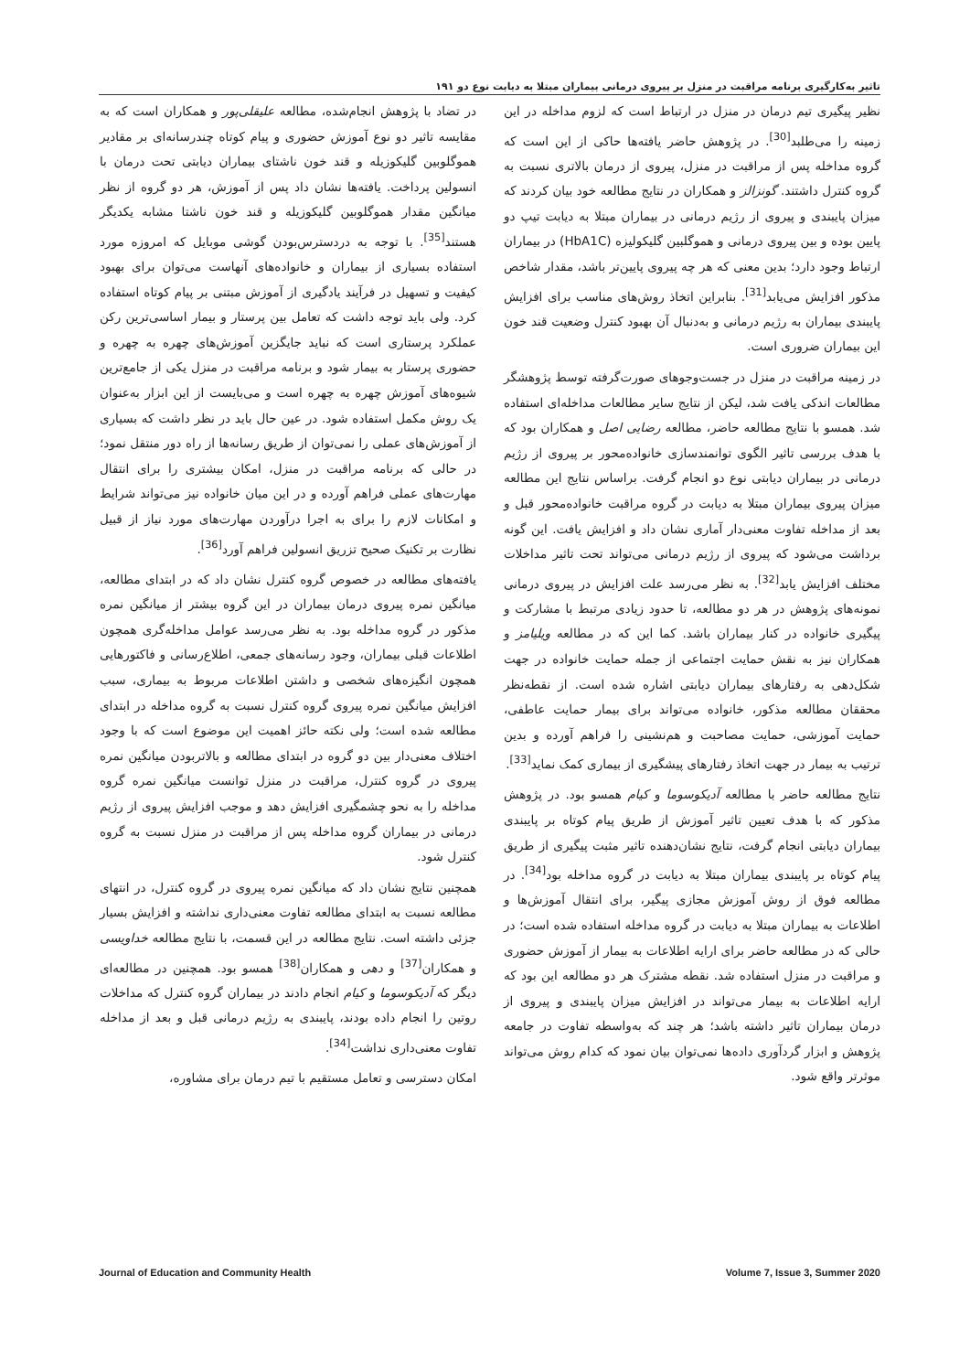تاثیر به‌کارگیری برنامه مراقبت در منزل بر پیروی درمانی بیماران مبتلا به دیابت نوع دو ۱۹۱
نظیر پیگیری تیم درمان در منزل در ارتباط است که لزوم مداخله در این زمینه را می‌طلبد<sup>[30]</sup>. در پژوهش حاضر یافته‌ها حاکی از این است که گروه مداخله پس از مراقبت در منزل، پیروی از درمان بالاتری نسبت به گروه کنترل داشتند. گونزالز و همکاران در نتایج مطالعه خود بیان کردند که میزان پایبندی و پیروی از رژیم درمانی در بیماران مبتلا به دیابت تیپ دو پایین بوده و بین پیروی درمانی و هموگلبین گلیکولیزه (HbA1C) در بیماران ارتباط وجود دارد؛ بدین معنی که هر چه پیروی پایین‌تر باشد، مقدار شاخص مذکور افزایش می‌یابد<sup>[31]</sup>. بنابراین اتخاذ روش‌های مناسب برای افزایش پایبندی بیماران به رژیم درمانی و به‌دنبال آن بهبود کنترل وضعیت قند خون این بیماران ضروری است.
در زمینه مراقبت در منزل در جست‌وجوهای صورت‌گرفته توسط پژوهشگر مطالعات اندکی یافت شد، لیکن از نتایج سایر مطالعات مداخله‌ای استفاده شد. همسو با نتایج مطالعه حاضر، مطالعه رضایی اصل و همکاران بود که با هدف بررسی تاثیر الگوی توانمندسازی خانواده‌محور بر پیروی از رژیم درمانی در بیماران دیابتی نوع دو انجام گرفت. براساس نتایج این مطالعه میزان پیروی بیماران مبتلا به دیابت در گروه مراقبت خانواده‌محور قبل و بعد از مداخله تفاوت معنی‌دار آماری نشان داد و افزایش یافت. این گونه برداشت می‌شود که پیروی از رژیم درمانی می‌تواند تحت تاثیر مداخلات مختلف افزایش یابد<sup>[32]</sup>. به نظر می‌رسد علت افزایش در پیروی درمانی نمونه‌های پژوهش در هر دو مطالعه، تا حدود زیادی مرتبط با مشارکت و پیگیری خانواده در کنار بیماران باشد. کما این که در مطالعه ویلیامز و همکاران نیز به نقش حمایت اجتماعی از جمله حمایت خانواده در جهت شکل‌دهی به رفتارهای بیماران دیابتی اشاره شده است. از نقطه‌نظر محققان مطالعه مذکور، خانواده می‌تواند برای بیمار حمایت عاطفی، حمایت آموزشی، حمایت مصاحبت و هم‌نشینی را فراهم آورده و بدین ترتیب به بیمار در جهت اتخاذ رفتارهای پیشگیری از بیماری کمک نماید<sup>[33]</sup>.
نتایج مطالعه حاضر با مطالعه آدیکوسوما و کیام همسو بود. در پژوهش مذکور که با هدف تعیین تاثیر آموزش از طریق پیام کوتاه بر پایبندی بیماران دیابتی انجام گرفت، نتایج نشان‌دهنده تاثیر مثبت پیگیری از طریق پیام کوتاه بر پایبندی بیماران مبتلا به دیابت در گروه مداخله بود<sup>[34]</sup>. در مطالعه فوق از روش آموزش مجازی پیگیر، برای انتقال آموزش‌ها و اطلاعات به بیماران مبتلا به دیابت در گروه مداخله استفاده شده است؛ در حالی که در مطالعه حاضر برای ارایه اطلاعات به بیمار از آموزش حضوری و مراقبت در منزل استفاده شد. نقطه مشترک هر دو مطالعه این بود که ارایه اطلاعات به بیمار می‌تواند در افزایش میزان پایبندی و پیروی از درمان بیماران تاثیر داشته باشد؛ هر چند که به‌واسطه تفاوت در جامعه پژوهش و ابزار گردآوری داده‌ها نمی‌توان بیان نمود که کدام روش می‌تواند موثرتر واقع شود.
در تضاد با پژوهش انجام‌شده، مطالعه علیقلی‌پور و همکاران است که به مقایسه تاثیر دو نوع آموزش حضوری و پیام کوتاه چندرسانه‌ای بر مقادیر هموگلوبین گلیکوزیله و قند خون ناشتای بیماران دیابتی تحت درمان با انسولین پرداخت. یافته‌ها نشان داد پس از آموزش، هر دو گروه از نظر میانگین مقدار هموگلوبین گلیکوزیله و قند خون ناشتا مشابه یکدیگر هستند<sup>[35]</sup>. با توجه به دردسترس‌بودن گوشی موبایل که امروزه مورد استفاده بسیاری از بیماران و خانواده‌های آنهاست می‌توان برای بهبود کیفیت و تسهیل در فرآیند یادگیری از آموزش مبتنی بر پیام کوتاه استفاده کرد. ولی باید توجه داشت که تعامل بین پرستار و بیمار اساسی‌ترین رکن عملکرد پرستاری است که نباید جایگزین آموزش‌های چهره به چهره و حضوری پرستار به بیمار شود و برنامه مراقبت در منزل یکی از جامع‌ترین شیوه‌های آموزش چهره به چهره است و می‌بایست از این ابزار به‌عنوان یک روش مکمل استفاده شود. در عین حال باید در نظر داشت که بسیاری از آموزش‌های عملی را نمی‌توان از طریق رسانه‌ها از راه دور منتقل نمود؛ در حالی که برنامه مراقبت در منزل، امکان بیشتری را برای انتقال مهارت‌های عملی فراهم آورده و در این میان خانواده نیز می‌تواند شرایط و امکانات لازم را برای به اجرا درآوردن مهارت‌های مورد نیاز از قبیل نظارت بر تکنیک صحیح تزریق انسولین فراهم آورد<sup>[36]</sup>.
یافته‌های مطالعه در خصوص گروه کنترل نشان داد که در ابتدای مطالعه، میانگین نمره پیروی درمان بیماران در این گروه بیشتر از میانگین نمره مذکور در گروه مداخله بود. به نظر می‌رسد عوامل مداخله‌گری همچون اطلاعات قبلی بیماران، وجود رسانه‌های جمعی، اطلاع‌رسانی و فاکتورهایی همچون انگیزه‌های شخصی و داشتن اطلاعات مربوط به بیماری، سبب افزایش میانگین نمره پیروی گروه کنترل نسبت به گروه مداخله در ابتدای مطالعه شده است؛ ولی نکته حائز اهمیت این موضوع است که با وجود اختلاف معنی‌دار بین دو گروه در ابتدای مطالعه و بالاتربودن میانگین نمره پیروی در گروه کنترل، مراقبت در منزل توانست میانگین نمره گروه مداخله را به نحو چشمگیری افزایش دهد و موجب افزایش پیروی از رژیم درمانی در بیماران گروه مداخله پس از مراقبت در منزل نسبت به گروه کنترل شود.
همچنین نتایج نشان داد که میانگین نمره پیروی در گروه کنترل، در انتهای مطالعه نسبت به ابتدای مطالعه تفاوت معنی‌داری نداشته و افزایش بسیار جزئی داشته است. نتایج مطالعه در این قسمت، با نتایج مطالعه خداویسی و همکاران<sup>[37]</sup> و دهی و همکاران<sup>[38]</sup> همسو بود. همچنین در مطالعه‌ای دیگر که آدیکوسوما و کیام انجام دادند در بیماران گروه کنترل که مداخلات روتین را انجام داده بودند، پایبندی به رژیم درمانی قبل و بعد از مداخله تفاوت معنی‌داری نداشت<sup>[34]</sup>.
امکان دسترسی و تعامل مستقیم با تیم درمان برای مشاوره،
Journal of Education and Community Health Volume 7, Issue 3, Summer 2020